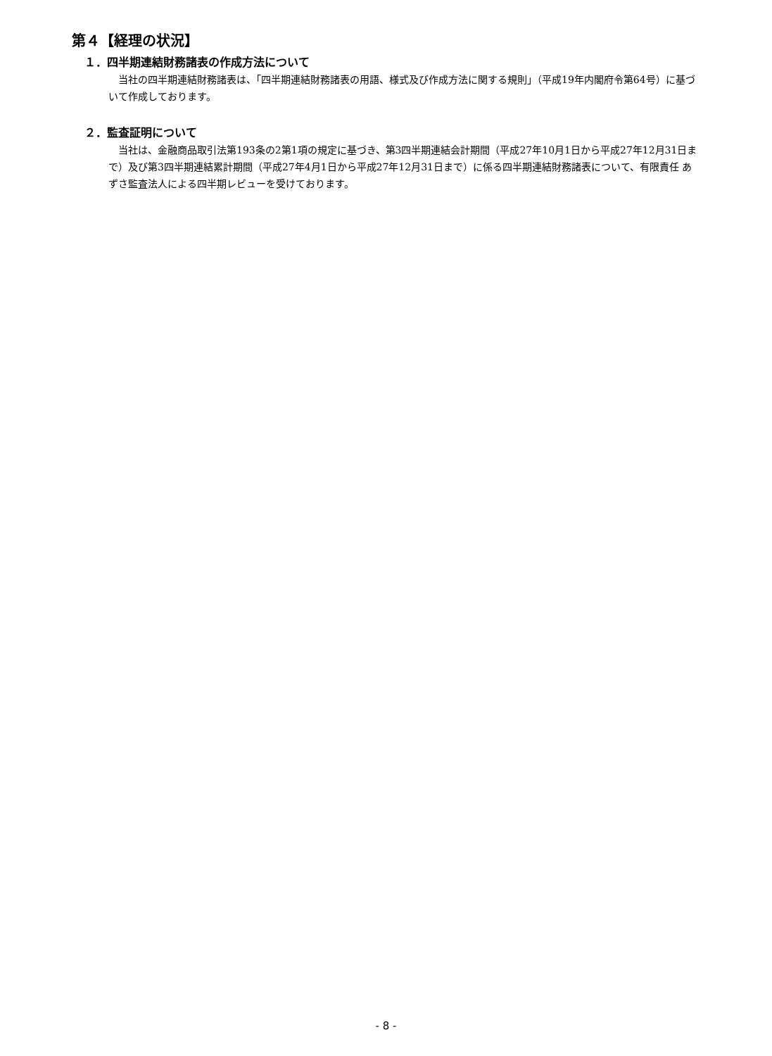第４【経理の状況】
１．四半期連結財務諸表の作成方法について
当社の四半期連結財務諸表は、「四半期連結財務諸表の用語、様式及び作成方法に関する規則」（平成19年内閣府令第64号）に基づいて作成しております。
２．監査証明について
当社は、金融商品取引法第193条の2第1項の規定に基づき、第3四半期連結会計期間（平成27年10月1日から平成27年12月31日まで）及び第3四半期連結累計期間（平成27年4月1日から平成27年12月31日まで）に係る四半期連結財務諸表について、有限責任 あずさ監査法人による四半期レビューを受けております。
- 8 -